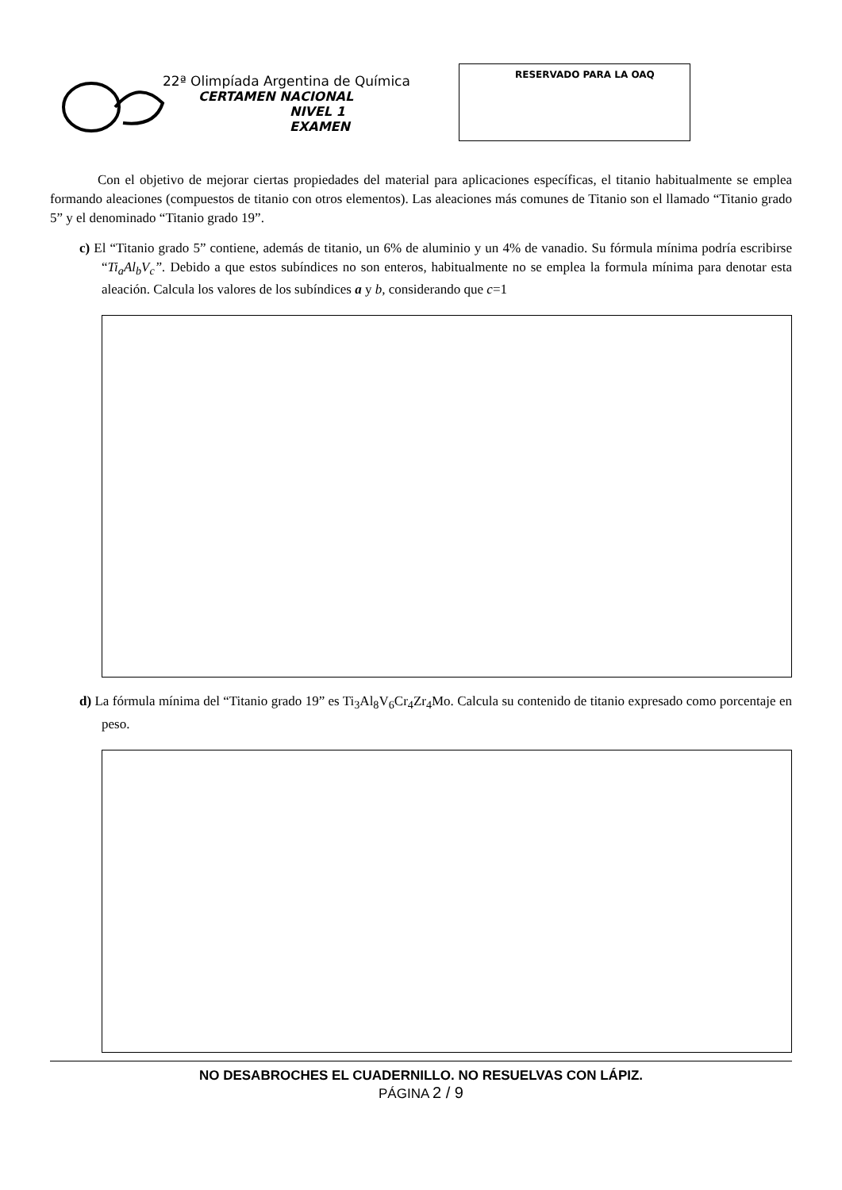22ª Olimpíada Argentina de Química
CERTAMEN NACIONAL
NIVEL 1
EXAMEN
RESERVADO PARA LA OAQ
Con el objetivo de mejorar ciertas propiedades del material para aplicaciones específicas, el titanio habitualmente se emplea formando aleaciones (compuestos de titanio con otros elementos). Las aleaciones más comunes de Titanio son el llamado “Titanio grado 5” y el denominado “Titanio grado 19”.
c) El “Titanio grado 5” contiene, además de titanio, un 6% de aluminio y un 4% de vanadio. Su fórmula mínima podría escribirse “Ti<sub>a</sub>Al<sub>b</sub>V<sub>c</sub>”. Debido a que estos subíndices no son enteros, habitualmente no se emplea la formula mínima para denotar esta aleación. Calcula los valores de los subíndices a y b, considerando que c=1
d) La fórmula mínima del “Titanio grado 19” es Ti<sub>3</sub>Al<sub>8</sub>V<sub>6</sub>Cr<sub>4</sub>Zr<sub>4</sub>Mo. Calcula su contenido de titanio expresado como porcentaje en peso.
NO DESABROCHES EL CUADERNILLO. NO RESUELVAS CON LÁPIZ.
PÁGINA 2 / 9